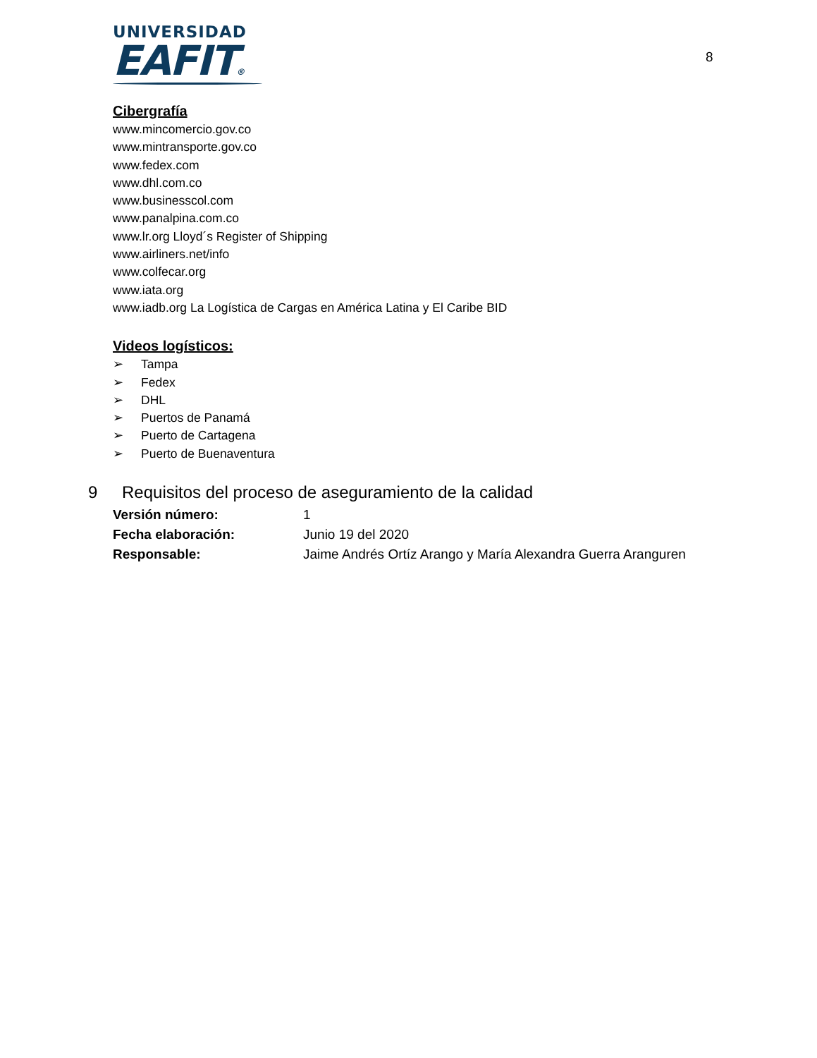UNIVERSIDAD
EAFIT®
8
Cibergrafía
www.mincomercio.gov.co
www.mintransporte.gov.co
www.fedex.com
www.dhl.com.co
www.businesscol.com
www.panalpina.com.co
www.lr.org Lloyd´s Register of Shipping
www.airliners.net/info
www.colfecar.org
www.iata.org
www.iadb.org La Logística de Cargas en América Latina y El Caribe BID
Videos logísticos:
➢ Tampa
➢ Fedex
➢ DHL
➢ Puertos de Panamá
➢ Puerto de Cartagena
➢ Puerto de Buenaventura
9 Requisitos del proceso de aseguramiento de la calidad
| Versión número: | 1 |
| Fecha elaboración: | Junio 19 del 2020 |
| Responsable: | Jaime Andrés Ortíz Arango y María Alexandra Guerra Aranguren |